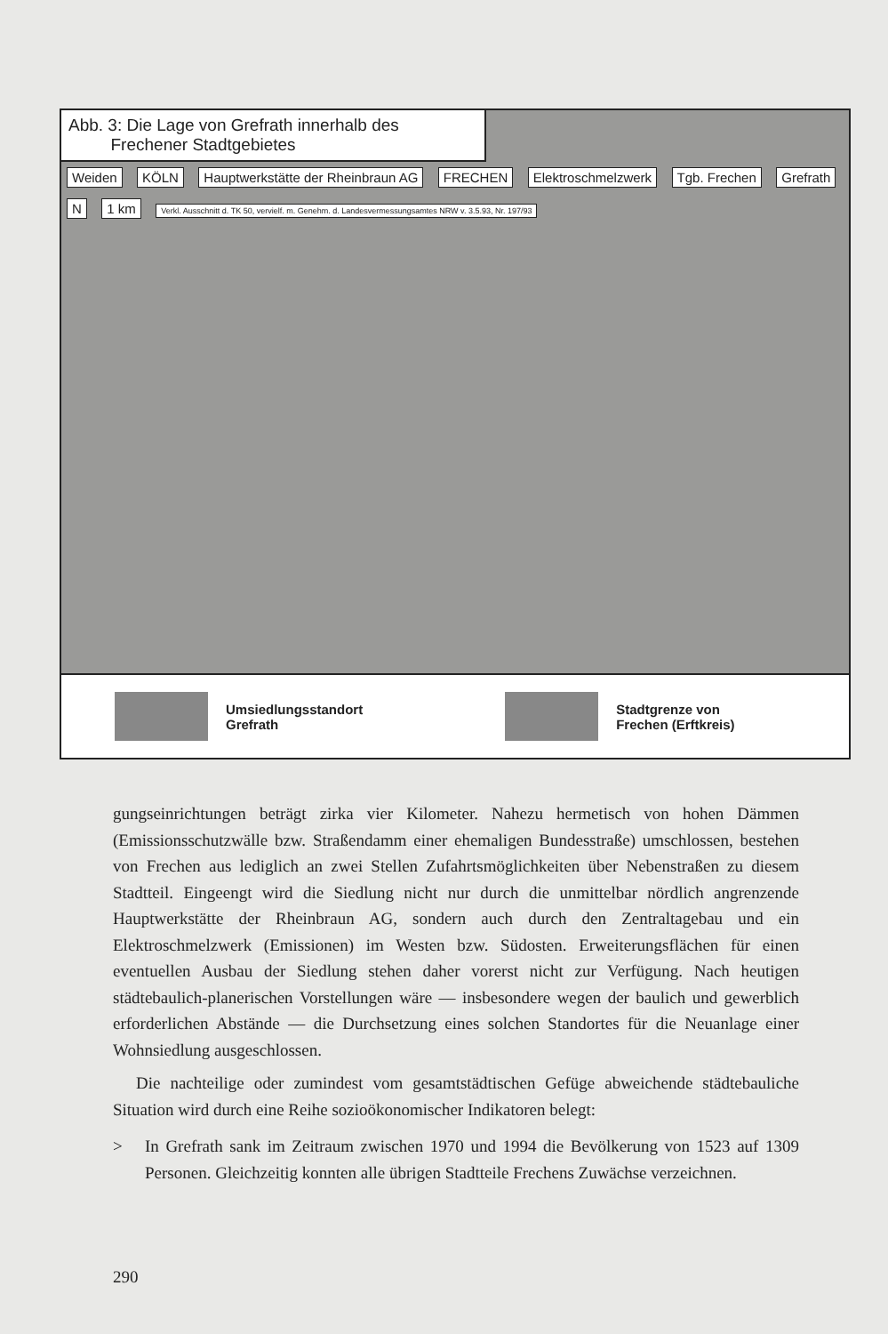Abb. 3: Die Lage von Grefrath innerhalb des
Frechener Stadtgebietes
Weiden KÖLN Hauptwerkstätte der Rheinbraun AG FRECHEN Elektroschmelzwerk Tgb. Frechen Grefrath N 1 km Verkl. Ausschnitt d. TK 50, vervielf. m. Genehm. d. Landesvermessungsamtes NRW v. 3.5.93, Nr. 197/93
Umsiedlungsstandort
Grefrath
Stadtgrenze von
Frechen (Erftkreis)
gungseinrichtungen beträgt zirka vier Kilometer. Nahezu hermetisch von hohen Dämmen (Emissionsschutzwälle bzw. Straßendamm einer ehemaligen Bundesstraße) umschlossen, bestehen von Frechen aus lediglich an zwei Stellen Zufahrtsmöglichkeiten über Nebenstraßen zu diesem Stadtteil. Eingeengt wird die Siedlung nicht nur durch die unmittelbar nördlich angrenzende Hauptwerkstätte der Rheinbraun AG, sondern auch durch den Zentraltagebau und ein Elektroschmelzwerk (Emissionen) im Westen bzw. Südosten. Erweiterungsflächen für einen eventuellen Ausbau der Siedlung stehen daher vorerst nicht zur Verfügung. Nach heutigen städtebaulich-planerischen Vorstellungen wäre — insbesondere wegen der baulich und gewerblich erforderlichen Abstände — die Durchsetzung eines solchen Standortes für die Neuanlage einer Wohnsiedlung ausgeschlossen.
Die nachteilige oder zumindest vom gesamtstädtischen Gefüge abweichende städtebauliche Situation wird durch eine Reihe sozioökonomischer Indikatoren belegt:
> In Grefrath sank im Zeitraum zwischen 1970 und 1994 die Bevölkerung von 1523 auf 1309 Personen. Gleichzeitig konnten alle übrigen Stadtteile Frechens Zuwächse verzeichnen.
290